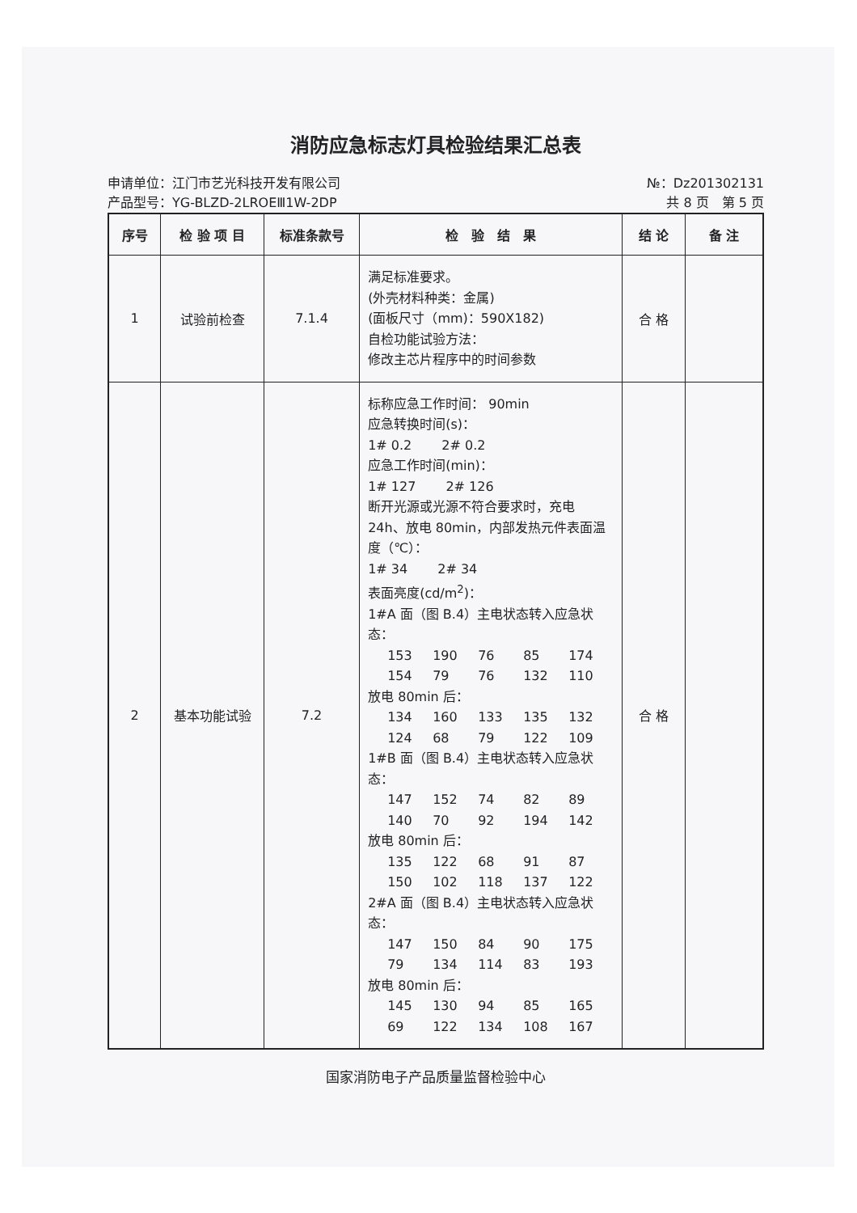消防应急标志灯具检验结果汇总表
申请单位：江门市艺光科技开发有限公司
产品型号：YG-BLZD-2LROEⅢ1W-2DP
№：Dz201302131
共 8 页　第 5 页
| 序号 | 检 验 项 目 | 标准条款号 | 检 验 结 果 | 结 论 | 备 注 |
| --- | --- | --- | --- | --- | --- |
| 1 | 试验前检查 | 7.1.4 | 满足标准要求。 (外壳材料种类：金属) (面板尺寸（mm)：590X182) 自检功能试验方法： 修改主芯片程序中的时间参数 | 合 格 | |
| 2 | 基本功能试验 | 7.2 | 标称应急工作时间： 90min 应急转换时间(s)： 1# 0.2 2# 0.2 应急工作时间(min)： 1# 127 2# 126 断开光源或光源不符合要求时，充电 24h、放电 80min，内部发热元件表面温度（℃）： 1# 34 2# 34 表面亮度(cd/m<sup>2</sup>)： 1#A 面（图 B.4）主电状态转入应急状态： 153 190 76 85 174 154 79 76 132 110 放电 80min 后： 134 160 133 135 132 124 68 79 122 109 1#B 面（图 B.4）主电状态转入应急状态： 147 152 74 82 89 140 70 92 194 142 放电 80min 后： 135 122 68 91 87 150 102 118 137 122 2#A 面（图 B.4）主电状态转入应急状态： 147 150 84 90 175 79 134 114 83 193 放电 80min 后： 145 130 94 85 165 69 122 134 108 167 | 合 格 | |
国家消防电子产品质量监督检验中心